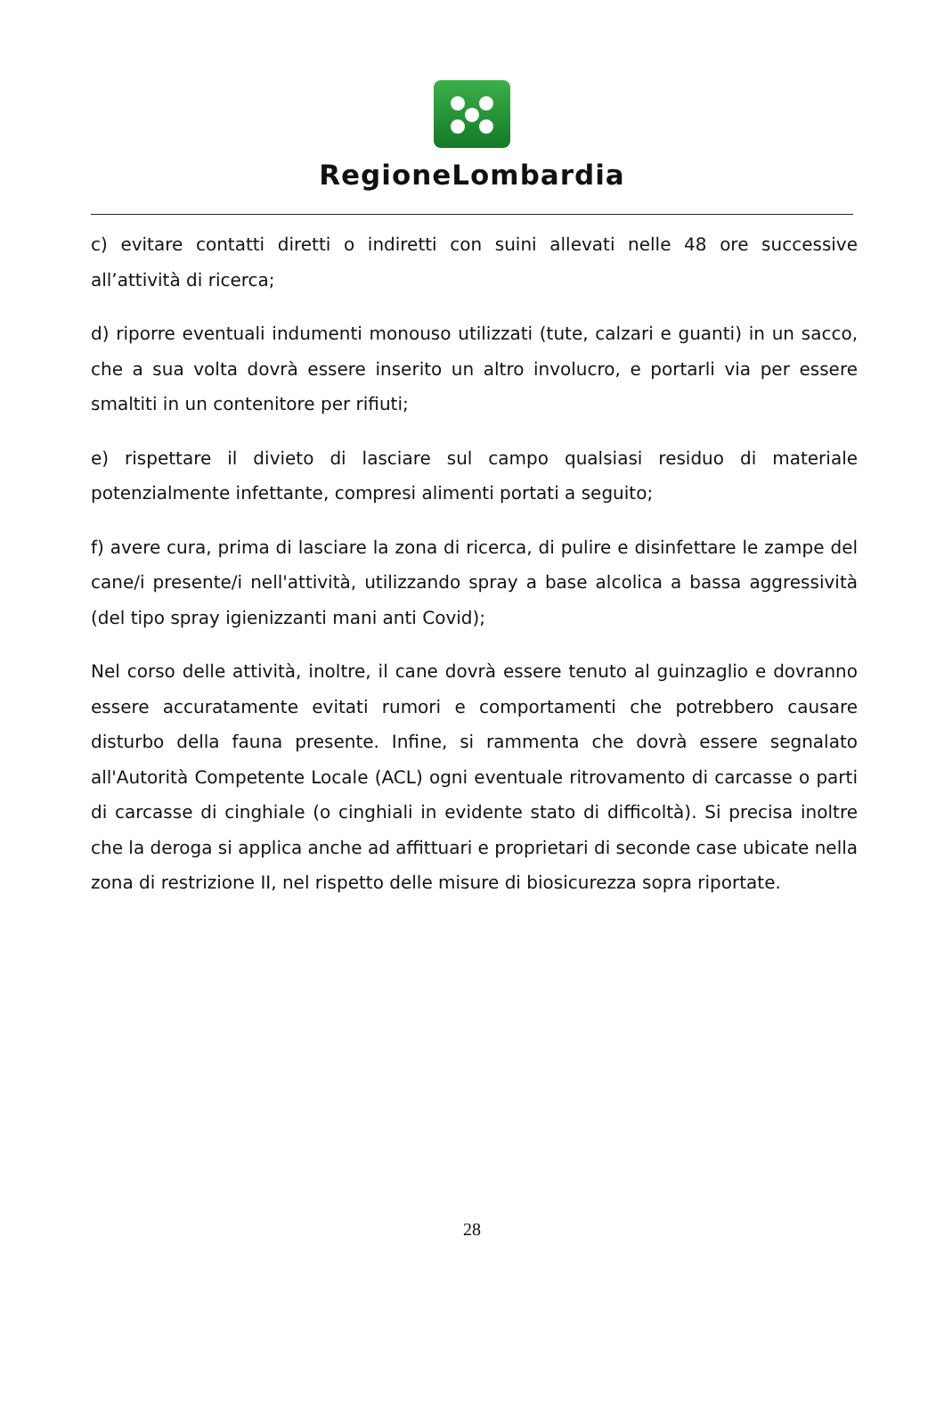RegioneLombardia
c) evitare contatti diretti o indiretti con suini allevati nelle 48 ore successive all’attività di ricerca;
d) riporre eventuali indumenti monouso utilizzati (tute, calzari e guanti) in un sacco, che a sua volta dovrà essere inserito un altro involucro, e portarli via per essere smaltiti in un contenitore per rifiuti;
e) rispettare il divieto di lasciare sul campo qualsiasi residuo di materiale potenzialmente infettante, compresi alimenti portati a seguito;
f) avere cura, prima di lasciare la zona di ricerca, di pulire e disinfettare le zampe del cane/i presente/i nell'attività, utilizzando spray a base alcolica a bassa aggressività (del tipo spray igienizzanti mani anti Covid);
Nel corso delle attività, inoltre, il cane dovrà essere tenuto al guinzaglio e dovranno essere accuratamente evitati rumori e comportamenti che potrebbero causare disturbo della fauna presente. Infine, si rammenta che dovrà essere segnalato all'Autorità Competente Locale (ACL) ogni eventuale ritrovamento di carcasse o parti di carcasse di cinghiale (o cinghiali in evidente stato di difficoltà). Si precisa inoltre che la deroga si applica anche ad affittuari e proprietari di seconde case ubicate nella zona di restrizione II, nel rispetto delle misure di biosicurezza sopra riportate.
28